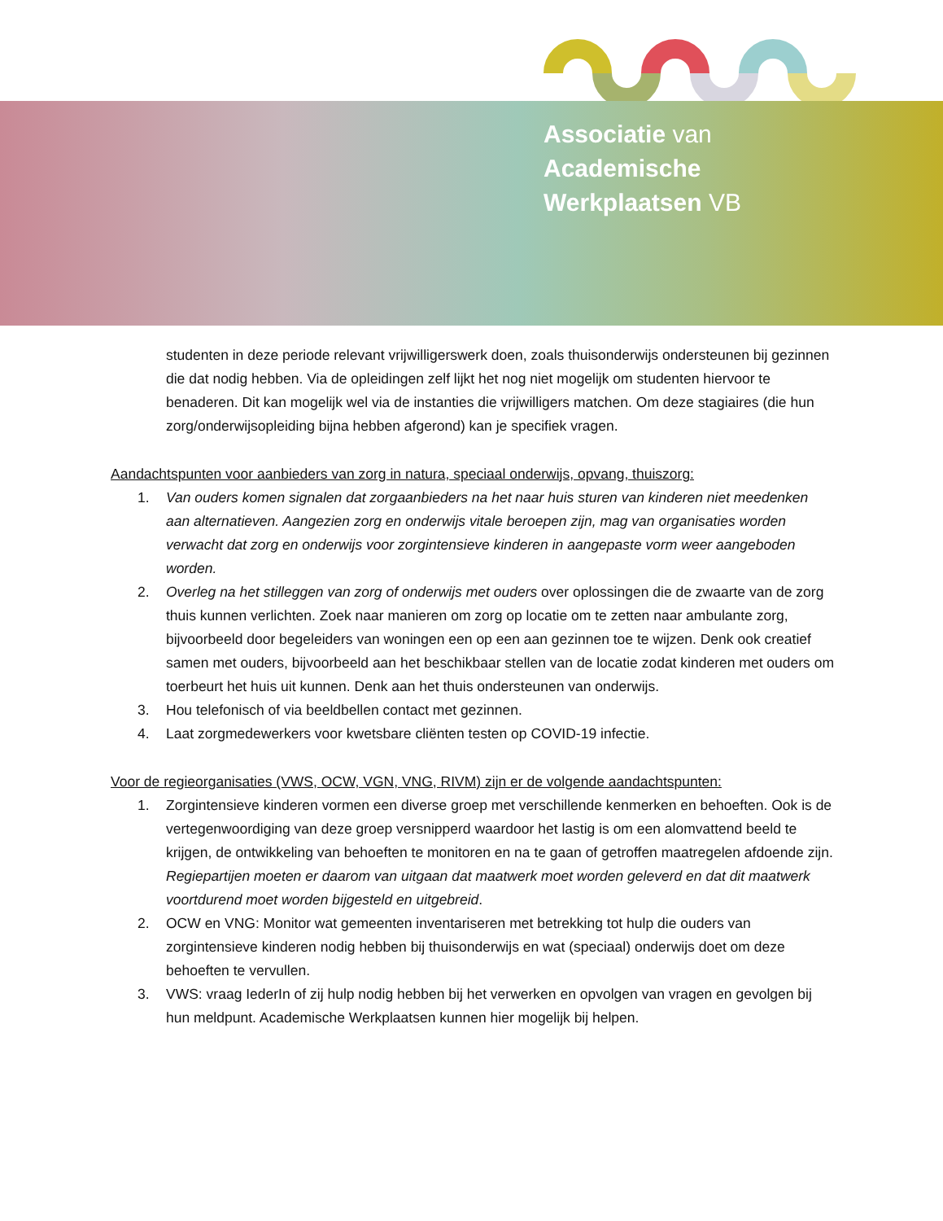Associatie van
Academische
Werkplaatsen VB
studenten in deze periode relevant vrijwilligerswerk doen, zoals thuisonderwijs ondersteunen bij gezinnen die dat nodig hebben. Via de opleidingen zelf lijkt het nog niet mogelijk om studenten hiervoor te benaderen. Dit kan mogelijk wel via de instanties die vrijwilligers matchen. Om deze stagiaires (die hun zorg/onderwijsopleiding bijna hebben afgerond) kan je specifiek vragen.
Aandachtspunten voor aanbieders van zorg in natura, speciaal onderwijs, opvang, thuiszorg:
1. Van ouders komen signalen dat zorgaanbieders na het naar huis sturen van kinderen niet meedenken aan alternatieven. Aangezien zorg en onderwijs vitale beroepen zijn, mag van organisaties worden verwacht dat zorg en onderwijs voor zorgintensieve kinderen in aangepaste vorm weer aangeboden worden.
2. Overleg na het stilleggen van zorg of onderwijs met ouders over oplossingen die de zwaarte van de zorg thuis kunnen verlichten. Zoek naar manieren om zorg op locatie om te zetten naar ambulante zorg, bijvoorbeeld door begeleiders van woningen een op een aan gezinnen toe te wijzen. Denk ook creatief samen met ouders, bijvoorbeeld aan het beschikbaar stellen van de locatie zodat kinderen met ouders om toerbeurt het huis uit kunnen. Denk aan het thuis ondersteunen van onderwijs.
3. Hou telefonisch of via beeldbellen contact met gezinnen.
4. Laat zorgmedewerkers voor kwetsbare cliënten testen op COVID-19 infectie.
Voor de regieorganisaties (VWS, OCW, VGN, VNG, RIVM) zijn er de volgende aandachtspunten:
1. Zorgintensieve kinderen vormen een diverse groep met verschillende kenmerken en behoeften. Ook is de vertegenwoordiging van deze groep versnipperd waardoor het lastig is om een alomvattend beeld te krijgen, de ontwikkeling van behoeften te monitoren en na te gaan of getroffen maatregelen afdoende zijn. Regiepartijen moeten er daarom van uitgaan dat maatwerk moet worden geleverd en dat dit maatwerk voortdurend moet worden bijgesteld en uitgebreid.
2. OCW en VNG: Monitor wat gemeenten inventariseren met betrekking tot hulp die ouders van zorgintensieve kinderen nodig hebben bij thuisonderwijs en wat (speciaal) onderwijs doet om deze behoeften te vervullen.
3. VWS: vraag IederIn of zij hulp nodig hebben bij het verwerken en opvolgen van vragen en gevolgen bij hun meldpunt. Academische Werkplaatsen kunnen hier mogelijk bij helpen.